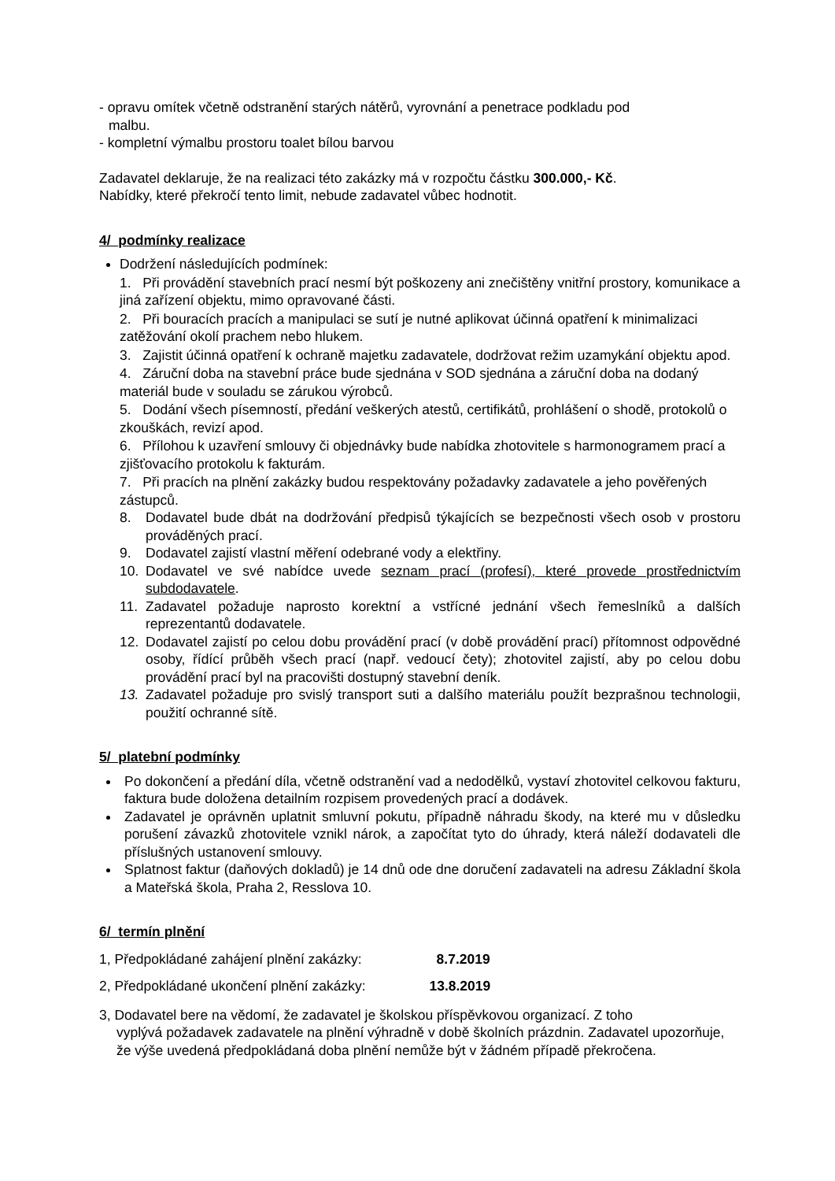- opravu omítek včetně odstranění starých nátěrů, vyrovnání a penetrace podkladu pod
malbu.
- kompletní výmalbu prostoru toalet bílou barvou
Zadavatel deklaruje, že na realizaci této zakázky má v rozpočtu částku 300.000,- Kč.
Nabídky, které překročí tento limit, nebude zadavatel vůbec hodnotit.
4/ podmínky realizace
Dodržení následujících podmínek:
1. Při provádění stavebních prací nesmí být poškozeny ani znečištěny vnitřní prostory, komunikace a jiná zařízení objektu, mimo opravované části.
2. Při bouracích pracích a manipulaci se sutí je nutné aplikovat účinná opatření k minimalizaci zatěžování okolí prachem nebo hlukem.
3. Zajistit účinná opatření k ochraně majetku zadavatele, dodržovat režim uzamykání objektu apod.
4. Záruční doba na stavební práce bude sjednána v SOD sjednána a záruční doba na dodaný materiál bude v souladu se zárukou výrobců.
5. Dodání všech písemností, předání veškerých atestů, certifikátů, prohlášení o shodě, protokolů o zkouškách, revizí apod.
6. Přílohou k uzavření smlouvy či objednávky bude nabídka zhotovitele s harmonogramem prací a zjišťovacího protokolu k fakturám.
7. Při pracích na plnění zakázky budou respektovány požadavky zadavatele a jeho pověřených zástupců.
8. Dodavatel bude dbát na dodržování předpisů týkajících se bezpečnosti všech osob v prostoru prováděných prací.
9. Dodavatel zajistí vlastní měření odebrané vody a elektřiny.
10. Dodavatel ve své nabídce uvede seznam prací (profesí), které provede prostřednictvím subdodavatele.
11. Zadavatel požaduje naprosto korektní a vstřícné jednání všech řemeslníků a dalších reprezentantů dodavatele.
12. Dodavatel zajistí po celou dobu provádění prací (v době provádění prací) přítomnost odpovědné osoby, řídící průběh všech prací (např. vedoucí čety); zhotovitel zajistí, aby po celou dobu provádění prací byl na pracovišti dostupný stavební deník.
13. Zadavatel požaduje pro svislý transport suti a dalšího materiálu použít bezprašnou technologii, použití ochranné sítě.
5/ platební podmínky
Po dokončení a předání díla, včetně odstranění vad a nedodělků, vystaví zhotovitel celkovou fakturu, faktura bude doložena detailním rozpisem provedených prací a dodávek.
Zadavatel je oprávněn uplatnit smluvní pokutu, případně náhradu škody, na které mu v důsledku porušení závazků zhotovitele vznikl nárok, a započítat tyto do úhrady, která náleží dodavateli dle příslušných ustanovení smlouvy.
Splatnost faktur (daňových dokladů) je 14 dnů ode dne doručení zadavateli na adresu Základní škola a Mateřská škola, Praha 2, Resslova 10.
6/ termín plnění
1, Předpokládané zahájení plnění zakázky: 8.7.2019
2, Předpokládané ukončení plnění zakázky: 13.8.2019
3, Dodavatel bere na vědomí, že zadavatel je školskou příspěvkovou organizací. Z toho
vyplývá požadavek zadavatele na plnění výhradně v době školních prázdnin. Zadavatel upozorňuje, že výše uvedená předpokládaná doba plnění nemůže být v žádném případě překročena.